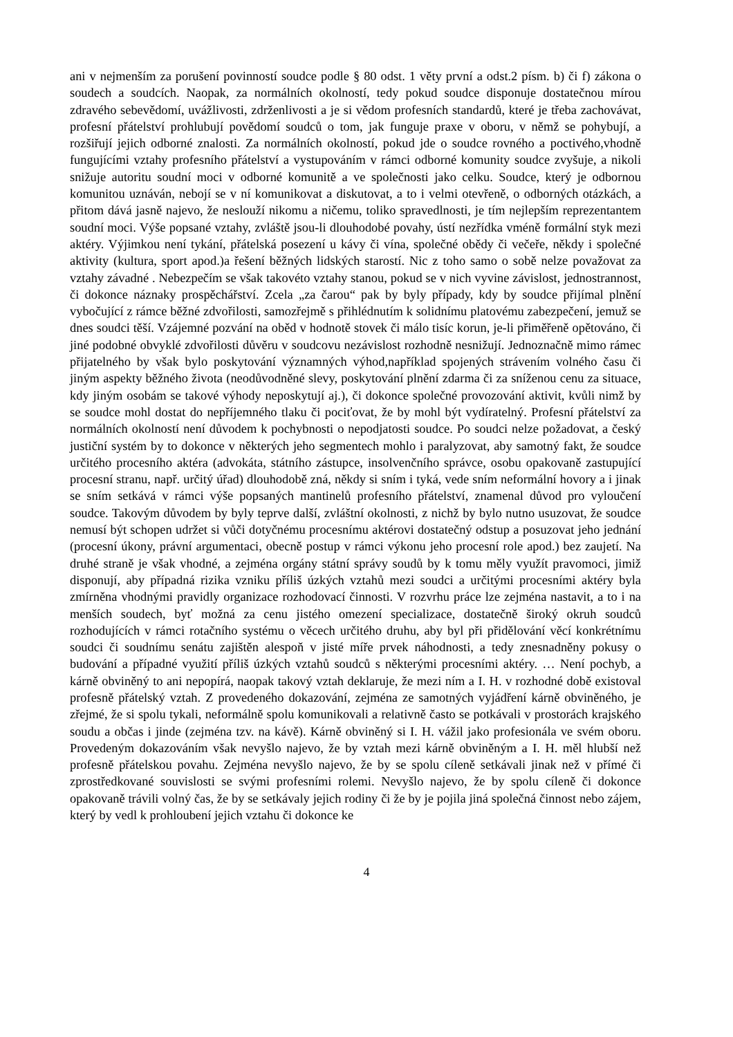ani v nejmenším za porušení povinností soudce podle § 80 odst. 1 věty první a odst.2 písm. b) či f) zákona o soudech a soudcích. Naopak, za normálních okolností, tedy pokud soudce disponuje dostatečnou mírou zdravého sebevědomí, uvážlivosti, zdrženlivosti a je si vědom profesních standardů, které je třeba zachovávat, profesní přátelství prohlubují povědomí soudců o tom, jak funguje praxe v oboru, v němž se pohybují, a rozšiřují jejich odborné znalosti. Za normálních okolností, pokud jde o soudce rovného a poctivého,vhodně fungujícími vztahy profesního přátelství a vystupováním v rámci odborné komunity soudce zvyšuje, a nikoli snižuje autoritu soudní moci v odborné komunitě a ve společnosti jako celku. Soudce, který je odbornou komunitou uznáván, nebojí se v ní komunikovat a diskutovat, a to i velmi otevřeně, o odborných otázkách, a přitom dává jasně najevo, že neslouží nikomu a ničemu, toliko spravedlnosti, je tím nejlepším reprezentantem soudní moci. Výše popsané vztahy, zvláště jsou-li dlouhodobé povahy, ústí nezřídka vméně formální styk mezi aktéry. Výjimkou není tykání, přátelská posezení u kávy či vína, společné obědy či večeře, někdy i společné aktivity (kultura, sport apod.)a řešení běžných lidských starostí. Nic z toho samo o sobě nelze považovat za vztahy závadné . Nebezpečím se však takovéto vztahy stanou, pokud se v nich vyvine závislost, jednostrannost, či dokonce náznaky prospěchářství. Zcela „za čarou“ pak by byly případy, kdy by soudce přijímal plnění vybočující z rámce běžné zdvořilosti, samozřejmě s přihlédnutím k solidnímu platovému zabezpečení, jemuž se dnes soudci těší. Vzájemné pozvání na oběd v hodnotě stovek či málo tisíc korun, je-li přiměřeně opětováno, či jiné podobné obvyklé zdvořilosti důvěru v soudcovu nezávislost rozhodně nesnižují. Jednoznačně mimo rámec přijatelného by však bylo poskytování významných výhod,například spojených strávením volného času či jiným aspekty běžného života (neodůvodněné slevy, poskytování plnění zdarma či za sníženou cenu za situace, kdy jiným osobám se takové výhody neposkytují aj.), či dokonce společné provozování aktivit, kvůli nimž by se soudce mohl dostat do nepříjemného tlaku či pociťovat, že by mohl být vydíratelný. Profesní přátelství za normálních okolností není důvodem k pochybnosti o nepodjatosti soudce. Po soudci nelze požadovat, a český justiční systém by to dokonce v některých jeho segmentech mohlo i paralyzovat, aby samotný fakt, že soudce určitého procesního aktéra (advokáta, státního zástupce, insolvenčního správce, osobu opakovaně zastupující procesní stranu, např. určitý úřad) dlouhodobě zná, někdy si sním i tyká, vede sním neformální hovory a i jinak se sním setkává v rámci výše popsaných mantinelů profesního přátelství, znamenal důvod pro vyloučení soudce. Takovým důvodem by byly teprve další, zvláštní okolnosti, z nichž by bylo nutno usuzovat, že soudce nemusí být schopen udržet si vůči dotyčnému procesnímu aktérovi dostatečný odstup a posuzovat jeho jednání (procesní úkony, právní argumentaci, obecně postup v rámci výkonu jeho procesní role apod.) bez zaujetí. Na druhé straně je však vhodné, a zejména orgány státní správy soudů by k tomu měly využít pravomoci, jimiž disponují, aby případná rizika vzniku příliš úzkých vztahů mezi soudci a určitými procesními aktéry byla zmírněna vhodnými pravidly organizace rozhodovací činnosti. V rozvrhu práce lze zejména nastavit, a to i na menších soudech, byť možná za cenu jistého omezení specializace, dostatečně široký okruh soudců rozhodujících v rámci rotačního systému o věcech určitého druhu, aby byl při přidělování věcí konkrétnímu soudci či soudnímu senátu zajištěn alespoň v jisté míře prvek náhodnosti, a tedy znesnadněny pokusy o budování a případné využití příliš úzkých vztahů soudců s některými procesními aktéry. … Není pochyb, a kárně obviněný to ani nepopírá, naopak takový vztah deklaruje, že mezi ním a I. H. v rozhodné době existoval profesně přátelský vztah. Z provedeného dokazování, zejména ze samotných vyjádření kárně obviněného, je zřejmé, že si spolu tykali, neformálně spolu komunikovali a relativně často se potkávali v prostorách krajského soudu a občas i jinde (zejména tzv. na kávě). Kárně obviněný si I. H. vážil jako profesionála ve svém oboru. Provedeným dokazováním však nevyšlo najevo, že by vztah mezi kárně obviněným a I. H. měl hlubší než profesně přátelskou povahu. Zejména nevyšlo najevo, že by se spolu cíleně setkávali jinak než v přímé či zprostředkované souvislosti se svými profesními rolemi. Nevyšlo najevo, že by spolu cíleně či dokonce opakovaně trávili volný čas, že by se setkávaly jejich rodiny či že by je pojila jiná společná činnost nebo zájem, který by vedl k prohloubení jejich vztahu či dokonce ke
4